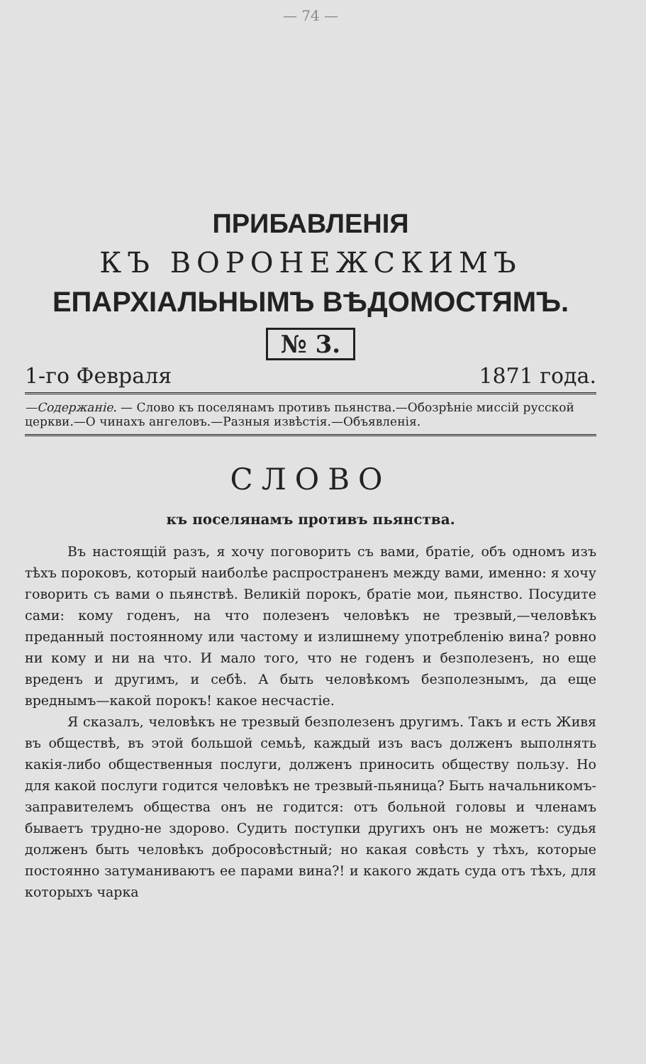— 74 —
ПРИБАВЛЕНІЯ
КЪ ВОРОНЕЖСКИМЪ
ЕПАРХІАЛЬНЫМЪ ВѢДОМОСТЯМЪ.
№ 3.
1-го Февраля 1871 года.
—Содержаніе. — Слово къ поселянамъ противъ пьянства.—Обозрѣніе миссій русской церкви.—О чинахъ ангеловъ.—Разныя извѣстія.—Объявленія.
СЛОВО
къ поселянамъ противъ пьянства.
Въ настоящій разъ, я хочу поговорить съ вами, братіе, объ одномъ изъ тѣхъ пороковъ, который наиболѣе распространенъ между вами, именно: я хочу говорить съ вами о пьянствѣ. Великій порокъ, братіе мои, пьянство. Посудите сами: кому годенъ, на что полезенъ человѣкъ не трезвый,—человѣкъ преданный постоянному или частому и излишнему употребленію вина? ровно ни кому и ни на что. И мало того, что не годенъ и безполезенъ, но еще вреденъ и другимъ, и себѣ. А быть человѣкомъ безполезнымъ, да еще вреднымъ—какой порокъ! какое несчастіе.
Я сказалъ, человѣкъ не трезвый безполезенъ другимъ. Такъ и есть Живя въ обществѣ, въ этой большой семьѣ, каждый изъ васъ долженъ выполнять какія-либо общественныя послуги, долженъ приносить обществу пользу. Но для какой послуги годится человѣкъ не трезвый-пьяница? Быть начальникомъ-заправителемъ общества онъ не годится: отъ больной головы и членамъ бываетъ трудно-не здорово. Судить поступки другихъ онъ не можетъ: судья долженъ быть человѣкъ добросовѣстный; но какая совѣсть у тѣхъ, которые постоянно затуманиваютъ ее парами вина?! и какого ждать суда отъ тѣхъ, для которыхъ чарка